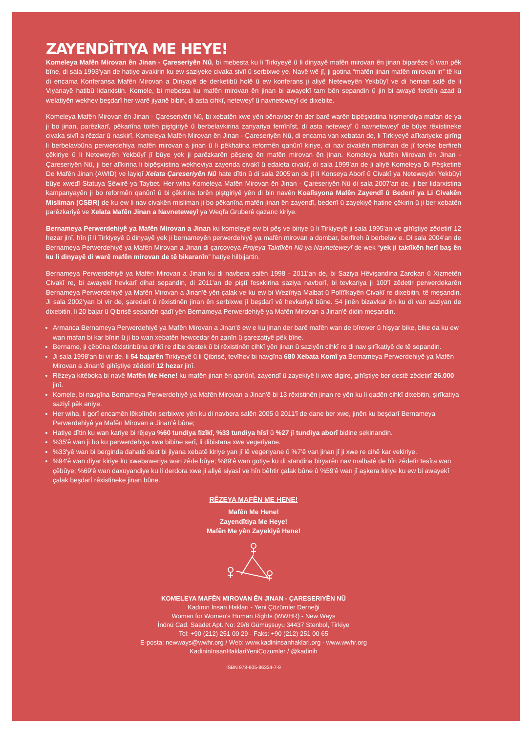ZAYENDÎTIYA ME HEYE!
Komeleya Mafên Mirovan ên Jinan - Çareseriyên Nû, bi mebesta ku li Tirkiyeyê û li dinyayê mafên mirovan ên jinan biparêze û wan pêk bîne, di sala 1993'yan de hatiye avakirin ku ew saziyeke civaka sivîl û serbixwe ye. Navê wê jî, ji gotina “mafên jinan mafên mirovan in” tê ku di encama Konferansa Mafên Mirovan a Dinyayê de derketibû holê û ew konferans ji aliyê Neteweyên Yekbûyî ve di heman salê de li Viyanayê hatibû lidarxistin. Komele, bi mebesta ku mafên mirovan ên jinan bi awayekî tam bên sepandin û jin bi awayê ferdên azad û welatiyên wekhev beşdarî her warê jiyanê bibin, di asta cihkî, neteweyî û navneteweyî de dixebite.
Komeleya Mafên Mirovan ên Jinan - Çareseriyên Nû, bi xebatên xwe yên bênavber ên der barê warên bipêşxistina hişmendiya mafan de ya ji bo jinan, parêzkarî, pêkanîna torên piştgiriyê û berbelavkirina zanyariya femînîst, di asta neteweyî û navneteweyî de bûye rêxistineke civaka sivîl a rêzdar û naskirî. Komeleya Mafên Mirovan ên Jinan - Çareseriyên Nû, di encama van xebatan de, li Tirkiyeyê alîkariyeke girîng li berbelavbûna perwerdehiya mafên mirovan a jinan û li pêkhatina reformên qanûnî kiriye, di nav civakên misliman de jî toreke berfireh çêkiriye û li Neteweyên Yekbûyî jî bûye yek ji parêzkarên pêşeng ên mafên mirovan ên jinan. Komeleya Mafên Mirovan ên Jinan - Çareseriyên Nû, ji ber alîkirina li bipêşxistina wekheviya zayenda civakî û edaleta civakî, di sala 1999'an de ji aliyê Komeleya Di Pêşketinê De Mafên Jinan (AWID) ve layiqî Xelata Çareseriyên Nû hate dîtin û di sala 2005'an de jî li Konseya Aborî û Civakî ya Neteweyên Yekbûyî bûye xwedî Statuya Şêwirê ya Taybet. Her wiha Komeleya Mafên Mirovan ên Jinan - Çareseriyên Nû di sala 2007'an de, ji ber lidarxistina kampanyayên ji bo reformên qanûnî û bi çêkirina torên piştgiriyê yên di bin navên Koalîsyona Mafên Zayendî û Bedenî ya Li Civakên Misliman (CSBR) de ku ew li nav civakên misliman ji bo pêkanîna mafên jinan ên zayendî, bedenî û zayekiyê hatine çêkirin û ji ber xebatên parêzkariyê ve Xelata Mafên Jinan a Navneteweyî ya Weqfa Gruberê qazanc kiriye.
Bernameya Perwerdehiyê ya Mafên Mirovan a Jinan ku komeleyê ew bi pêş ve biriye û li Tirkiyeyê ji sala 1995'an ve gihîştiye zêdetirî 12 hezar jinî, hîn jî li Tirkiyeyê û dinyayê yek ji bernameyên perwerdehiyê ya mafên mirovan a dombar, berfireh û berbelav e. Di sala 2004'an de Bernameya Perwerdehiyê ya Mafên Mirovan a Jinan di çarçoveya Projeya Taktîkên Nû ya Navneteweyî de wek “yek ji taktîkên herî baş ên ku li dinyayê di warê mafên mirovan de tê bikaranîn” hatiye hilbijartin.
Bernameya Perwerdehiyê ya Mafên Mirovan a Jinan ku di navbera salên 1998 - 2011'an de, bi Saziya Hêvişandina Zarokan û Xizmetên Civakî re, bi awayekî hevkarî dihat sepandin, di 2011'an de piştî fesxkirina saziya navborî, bi tevkariya ji 100'î zêdetir perwerdekarên Bernameya Perwerdehiyê ya Mafên Mirovan a Jinan'ê yên çalak ve ku ew bi Wezîriya Malbat û Polîtîkayên Civakî re dixebitin, tê meşandin. Ji sala 2002'yan bi vir de, şaredarî û rêxistinên jinan ên serbixwe jî beşdarî vê hevkariyê bûne. 54 jinên bizavkar ên ku di van saziyan de dixebitin, li 20 bajar û Qibrisê sepanên qadî yên Bernameya Perwerdehiyê ya Mafên Mirovan a Jinan'ê didin meşandin.
Armanca Bernameya Perwerdehiyê ya Mafên Mirovan a Jinan'ê ew e ku jinan der barê mafên wan de bîrewer û hişyar bike, bike da ku ew wan mafan bi kar bînin û ji bo wan xebatên hewcedar ên zanîn û şarezatiyê pêk bîne.
Bername, ji çêbûna rêxistinbûna cihkî re dibe destek û bi rêxistinên cihkî yên jinan û saziyên cihkî re di nav şirîkatiyê de tê sepandin.
Ji sala 1998'an bi vir de, li 54 bajarên Tirkiyeyê û li Qibrisê, tevîhev bi navgîna 680 Xebata Komî ya Bernameya Perwerdehiyê ya Mafên Mirovan a Jinan'ê gihîştiye zêdetirî 12 hezar jinî.
Rêzeya kitêboka bi navê Mafên Me Hene! ku mafên jinan ên qanûnî, zayendî û zayekiyê li xwe digire, gihîştiye ber destê zêdetirî 26.000 jinî.
Komele, bi navgîna Bernameya Perwerdehiyê ya Mafên Mirovan a Jinan'ê bi 13 rêxistinên jinan re yên ku li qadên cihkî dixebitin, şirîkatiya saziyî pêk aniye.
Her wiha, li gorî encamên lêkolînên serbixwe yên ku di navbera salên 2005 û 2011'î de dane ber xwe, jinên ku beşdarî Bernameya Perwerdehiyê ya Mafên Mirovan a Jinan'ê bûne;
Hatiye dîtin ku wan kariye bi rêjeya %60 tundiya fizîkî, %33 tundiya hîsî û %27 jî tundiya aborî bidine sekinandin.
%35'ê wan ji bo ku perwerdehiya xwe bibine serî, li dibistana xwe vegeriyane.
%33'yê wan bi berginda dahatê dest bi jiyana xebatê kiriye yan jî lê vegeriyane û %7'ê van jinan jî ji xwe re cihê kar vekiriye.
%94'ê wan diyar kiriye ku xwebaweriya wan zêde bûye; %89'ê wan gotiye ku di standina biryarên nav malbatê de hîn zêdetir tesîra wan çêbûye; %69'ê wan daxuyandiye ku li derdora xwe ji aliyê siyasî ve hîn bêhtir çalak bûne û %59'ê wan jî aşkera kiriye ku ew bi awayekî çalak beşdarî rêxistineke jinan bûne.
RÊZEYA MAFÊN ME HENE!
Mafên Me Hene!
Zayendîtiya Me Heye!
Mafên Me yên Zayekiyê Hene!
KOMELEYA MAFÊN MIROVAN ÊN JINAN - ÇARESERIYÊN NÛ
Kadının İnsan Hakları - Yeni Çözümler Derneği
Women for Women's Human Rights (WWHR) - New Ways
İnönü Cad. Saadet Apt. No: 29/6 Gümüşsuyu 34437 Stenbol, Tirkiye
Tel: +90 (212) 251 00 29 - Faks: +90 (212) 251 00 65
E-posta: newways@wwhr.org / Web: www.kadininsanhaklari.org - www.wwhr.org
KadininInsanHaklariYeniCozumler / @kadinih
ISBN 978-605-86324-7-9